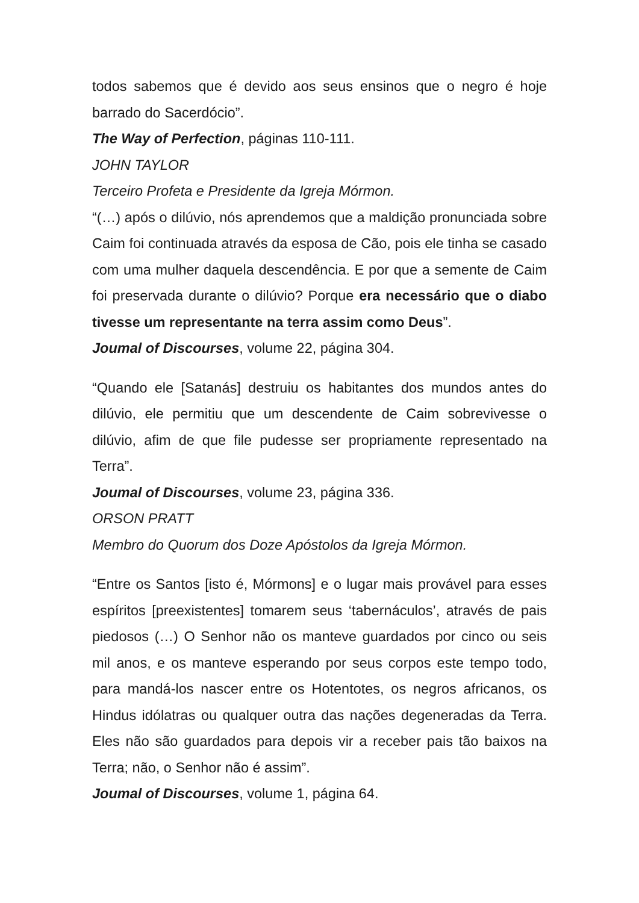todos sabemos que é devido aos seus ensinos que o negro é hoje barrado do Sacerdócio”.
The Way of Perfection, páginas 110-111.
JOHN TAYLOR
Terceiro Profeta e Presidente da Igreja Mórmon.
“(…) após o dilúvio, nós aprendemos que a maldição pronunciada sobre Caim foi continuada através da esposa de Cão, pois ele tinha se casado com uma mulher daquela descendência. E por que a semente de Caim foi preservada durante o dilúvio? Porque era necessário que o diabo tivesse um representante na terra assim como Deus”.
Joumal of Discourses, volume 22, página 304.
“Quando ele [Satanás] destruiu os habitantes dos mundos antes do dilúvio, ele permitiu que um descendente de Caim sobrevivesse o dilúvio, afim de que file pudesse ser propriamente representado na Terra”.
Joumal of Discourses, volume 23, página 336.
ORSON PRATT
Membro do Quorum dos Doze Apóstolos da Igreja Mórmon.
“Entre os Santos [isto é, Mórmons] e o lugar mais provável para esses espíritos [preexistentes] tomarem seus ‘tabernáculos’, através de pais piedosos (…) O Senhor não os manteve guardados por cinco ou seis mil anos, e os manteve esperando por seus corpos este tempo todo, para mandá-los nascer entre os Hotentotes, os negros africanos, os Hindus idólatras ou qualquer outra das nações degeneradas da Terra. Eles não são guardados para depois vir a receber pais tão baixos na Terra; não, o Senhor não é assim”.
Joumal of Discourses, volume 1, página 64.